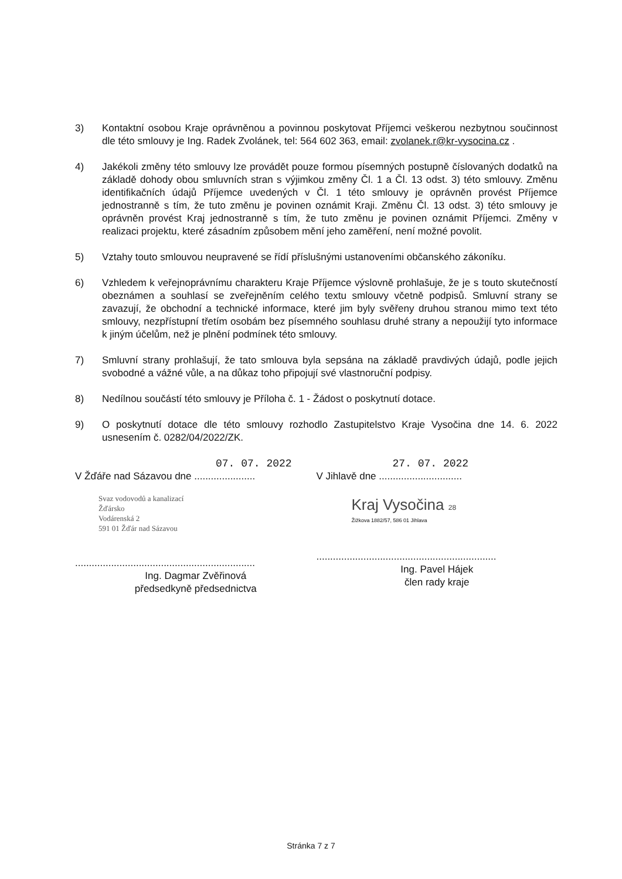3) Kontaktní osobou Kraje oprávněnou a povinnou poskytovat Příjemci veškerou nezbytnou součinnost dle této smlouvy je Ing. Radek Zvolánek, tel: 564 602 363, email: zvolanek.r@kr-vysocina.cz .
4) Jakékoli změny této smlouvy lze provádět pouze formou písemných postupně číslovaných dodatků na základě dohody obou smluvních stran s výjimkou změny Čl. 1 a Čl. 13 odst. 3) této smlouvy. Změnu identifikačních údajů Příjemce uvedených v Čl. 1 této smlouvy je oprávněn provést Příjemce jednostranně s tím, že tuto změnu je povinen oznámit Kraji. Změnu Čl. 13 odst. 3) této smlouvy je oprávněn provést Kraj jednostranně s tím, že tuto změnu je povinen oznámit Příjemci. Změny v realizaci projektu, které zásadním způsobem mění jeho zaměření, není možné povolit.
5) Vztahy touto smlouvou neupravené se řídí příslušnými ustanoveními občanského zákoníku.
6) Vzhledem k veřejnoprávnímu charakteru Kraje Příjemce výslovně prohlašuje, že je s touto skutečností obeznámen a souhlasí se zveřejněním celého textu smlouvy včetně podpisů. Smluvní strany se zavazují, že obchodní a technické informace, které jim byly svěřeny druhou stranou mimo text této smlouvy, nezpřístupní třetím osobám bez písemného souhlasu druhé strany a nepoužijí tyto informace k jiným účelům, než je plnění podmínek této smlouvy.
7) Smluvní strany prohlašují, že tato smlouva byla sepsána na základě pravdivých údajů, podle jejich svobodné a vážné vůle, a na důkaz toho připojují své vlastnoruční podpisy.
8) Nedílnou součástí této smlouvy je Příloha č. 1 - Žádost o poskytnutí dotace.
9) O poskytnutí dotace dle této smlouvy rozhodlo Zastupitelstvo Kraje Vysočina dne 14. 6. 2022 usnesením č. 0282/04/2022/ZK.
07. 07. 2022
V Žďáře nad Sázavou dne ......................
Svaz vodovodů a kanalizací
Žďársko
Vodárenská 2
591 01 Žďár nad Sázavou
.................................................................
Ing. Dagmar Zvěřinová
předsedkyně předsednictva
27. 07. 2022
V Jihlavě dne ..............................
Kraj Vysočina 28
Žižkova 1882/57, 586 01 Jihlava
.................................................................
Ing. Pavel Hájek
člen rady kraje
Stránka 7 z 7